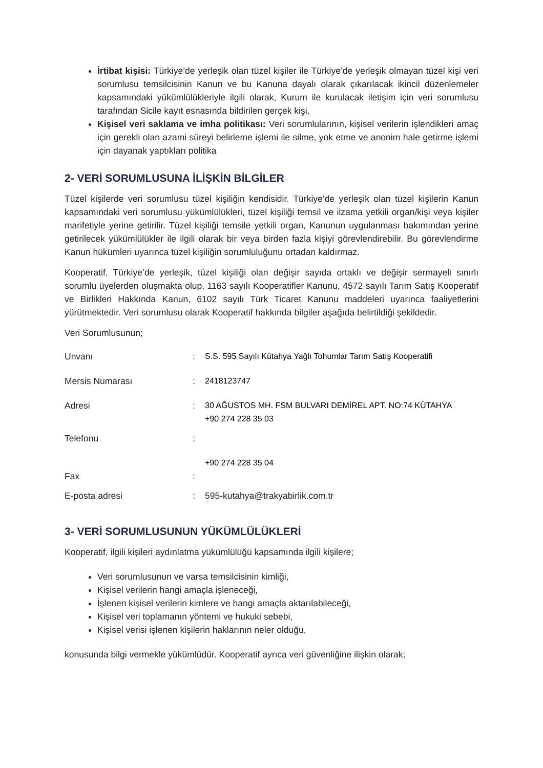İrtibat kişisi: Türkiye’de yerleşik olan tüzel kişiler ile Türkiye’de yerleşik olmayan tüzel kişi veri sorumlusu temsilcisinin Kanun ve bu Kanuna dayalı olarak çıkarılacak ikincil düzenlemeler kapsamındaki yükümlülükleriyle ilgili olarak, Kurum ile kurulacak iletişim için veri sorumlusu tarafından Sicile kayıt esnasında bildirilen gerçek kişi,
Kişisel veri saklama ve imha politikası: Veri sorumlularının, kişisel verilerin işlendikleri amaç için gerekli olan azami süreyi belirleme işlemi ile silme, yok etme ve anonim hale getirme işlemi için dayanak yaptıkları politika
2- VERİ SORUMLUSUNA İLİŞKİN BİLGİLER
Tüzel kişilerde veri sorumlusu tüzel kişiliğin kendisidir. Türkiye’de yerleşik olan tüzel kişilerin Kanun kapsamındaki veri sorumlusu yükümlülükleri, tüzel kişiliği temsil ve ilzama yetkili organ/kişi veya kişiler marifetiyle yerine getirilir. Tüzel kişiliği temsile yetkili organ, Kanunun uygulanması bakımından yerine getirilecek yükümlülükler ile ilgili olarak bir veya birden fazla kişiyi görevlendirebilir. Bu görevlendirme Kanun hükümleri uyarınca tüzel kişiliğin sorumluluğunu ortadan kaldırmaz.
Kooperatif, Türkiye’de yerleşik, tüzel kişiliği olan değişir sayıda ortaklı ve değişir sermayeli sınırlı sorumlu üyelerden oluşmakta olup, 1163 sayılı Kooperatifler Kanunu, 4572 sayılı Tarım Satış Kooperatif ve Birlikleri Hakkında Kanun, 6102 sayılı Türk Ticaret Kanunu maddeleri uyarınca faaliyetlerini yürütmektedir. Veri sorumlusu olarak Kooperatif hakkında bilgiler aşağıda belirtildiği şekildedir.
Veri Sorumlusunun;
| Unvanı | : | S.S. 595 Sayılı Kütahya Yağlı Tohumlar Tarım Satış Kooperatifi |
| Mersis Numarası | : | 2418123747 |
| Adresi | : | 30 AĞUSTOS MH. FSM BULVARI DEMİREL APT. NO:74 KÜTAHYA +90 274 228 35 03 |
| Telefonu | : | |
| Fax | : | +90 274 228 35 04 |
| E-posta adresi | : | 595-kutahya@trakyabirlik.com.tr |
3- VERİ SORUMLUSUNUN YÜKÜMLÜLÜKLERİ
Kooperatif, ilgili kişileri aydınlatma yükümlülüğü kapsamında ilgili kişilere;
Veri sorumlusunun ve varsa temsilcisinin kimliği,
Kişisel verilerin hangi amaçla işleneceği,
İşlenen kişisel verilerin kimlere ve hangi amaçla aktarılabileceği,
Kişisel veri toplamanın yöntemi ve hukuki sebebi,
Kişisel verisi işlenen kişilerin haklarının neler olduğu,
konusunda bilgi vermekle yükümlüdür. Kooperatif ayrıca veri güvenliğine ilişkin olarak;